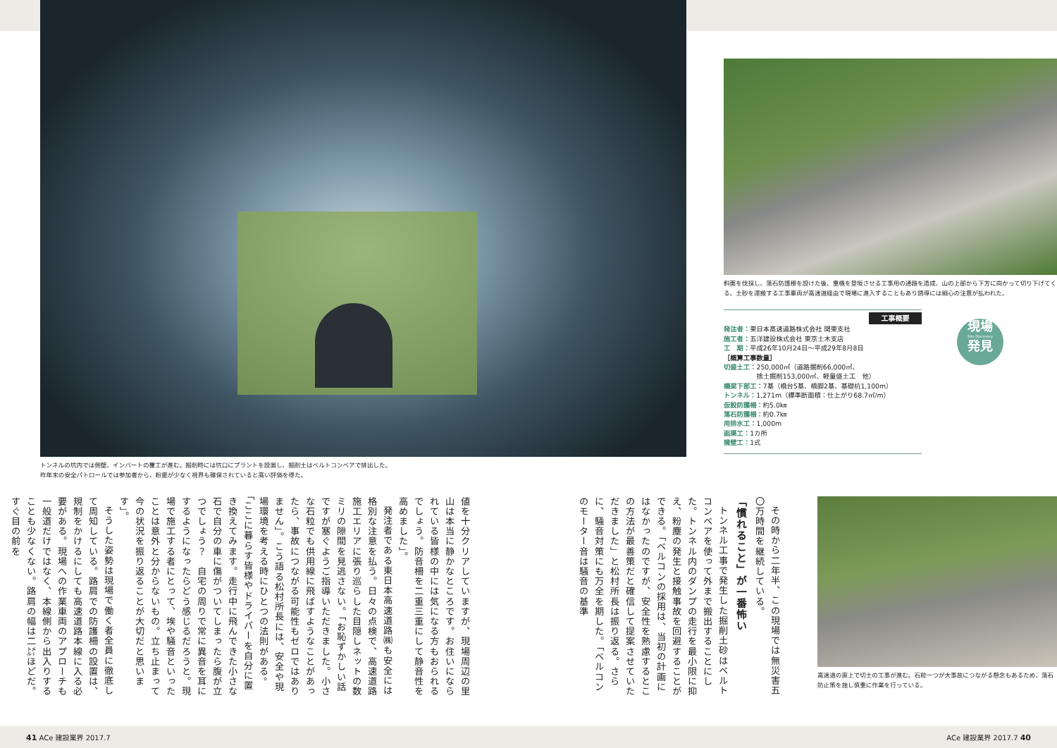斜面を伐採し、落石防護柵を設けた後、重機を登坂させる工事用の通路を造成、山の上部から下方に向かって切り下げてくる。土砂を運搬する工事車両が高速道経由で現場に進入することもあり誘導には細心の注意が払われた。
工事概要
現場
Site Discovery
発見
発注者：東日本高速道路株式会社 関東支社
施工者：五洋建設株式会社 東京土木支店
工　期：平成26年10月24日～平成29年8月8日
［概算工事数量］
切盛土工：250,000㎥（道路掘削66,000㎥、
　　　　　捨土掘削153,000㎥、軽量盛土工　他）
橋梁下部工：7基（橋台5基、橋脚2基、基礎杭1,100m）
トンネル：1,271m（標準断面積：仕上がり68.7㎡/m）
仮設防護柵：約5.0㎞
落石防護柵：約0.7㎞
用排水工：1,000m
函渠工：1カ所
擁壁工：1式
トンネルの坑内では側壁、インバートの覆工が進む。掘削時には坑口にプラントを設置し、掘削土はベルトコンベアで排出した。
昨年末の安全パトロールでは参加者から、粉塵が少なく視界も確保されていると高い評価を得た。
高速道の直上で切土の工事が進む。石粒一つが大事故につながる懸念もあるため、落石防止策を施し慎重に作業を行っている。
その時から二年半、この現場では無災害五〇万時間を継続している。
「慣れること」が一番怖い
トンネル工事で発生した掘削土砂はベルトコンベアを使って外まで搬出することにした。トンネル内のダンプの走行を最小限に抑え、粉塵の発生と接触事故を回避することができる。「ベルコンの採用は、当初の計画にはなかったのですが、安全性を熟慮するとこの方法が最善策だと確信して提案させていただきました」と松村所長は振り返る。さらに、騒音対策にも万全を期した。「ベルコンのモーター音は騒音の基準
値を十分クリアしていますが、現場周辺の里山は本当に静かなところです。お住いになられている皆様の中には気になる方もおられるでしょう。防音柵を二重三重にして静音性を高めました」。
発注者である東日本高速道路㈱も安全には格別な注意を払う。日々の点検で、高速道路施工エリアに張り巡らした目隠しネットの数ミリの隙間を見逃さない。「お恥ずかしい話ですが塞ぐようご指導いただきました。小さな石粒でも供用線に飛ばすようなことがあったら、事故につながる可能性もゼロではありません」。こう語る松村所長には、安全や現場環境を考える時にひとつの法則がある。「ここに暮らす皆様やドライバーを自分に置き換えてみます。走行中に飛んできた小さな石で自分の車に傷がついてしまったら腹が立つでしょう？　自宅の周りで常に異音を耳にするようになったらどう感じるだろうと。現場で施工する者にとって、埃や騒音といったことは意外と分からないもの。立ち止まって今の状況を振り返ることが大切だと思います」。
そうした姿勢は現場で働く者全員に徹底して周知している。路肩での防護柵の設置は、規制をかけるにしても高速道路本線に入る必要がある。現場への作業車両のアプローチも一般道だけではなく、本線側から出入りすることも少なくない。路肩の幅は二㍍ほどだ。すぐ目の前を
41 ACe 建設業界 2017.7 ACe 建設業界 2017.7 40